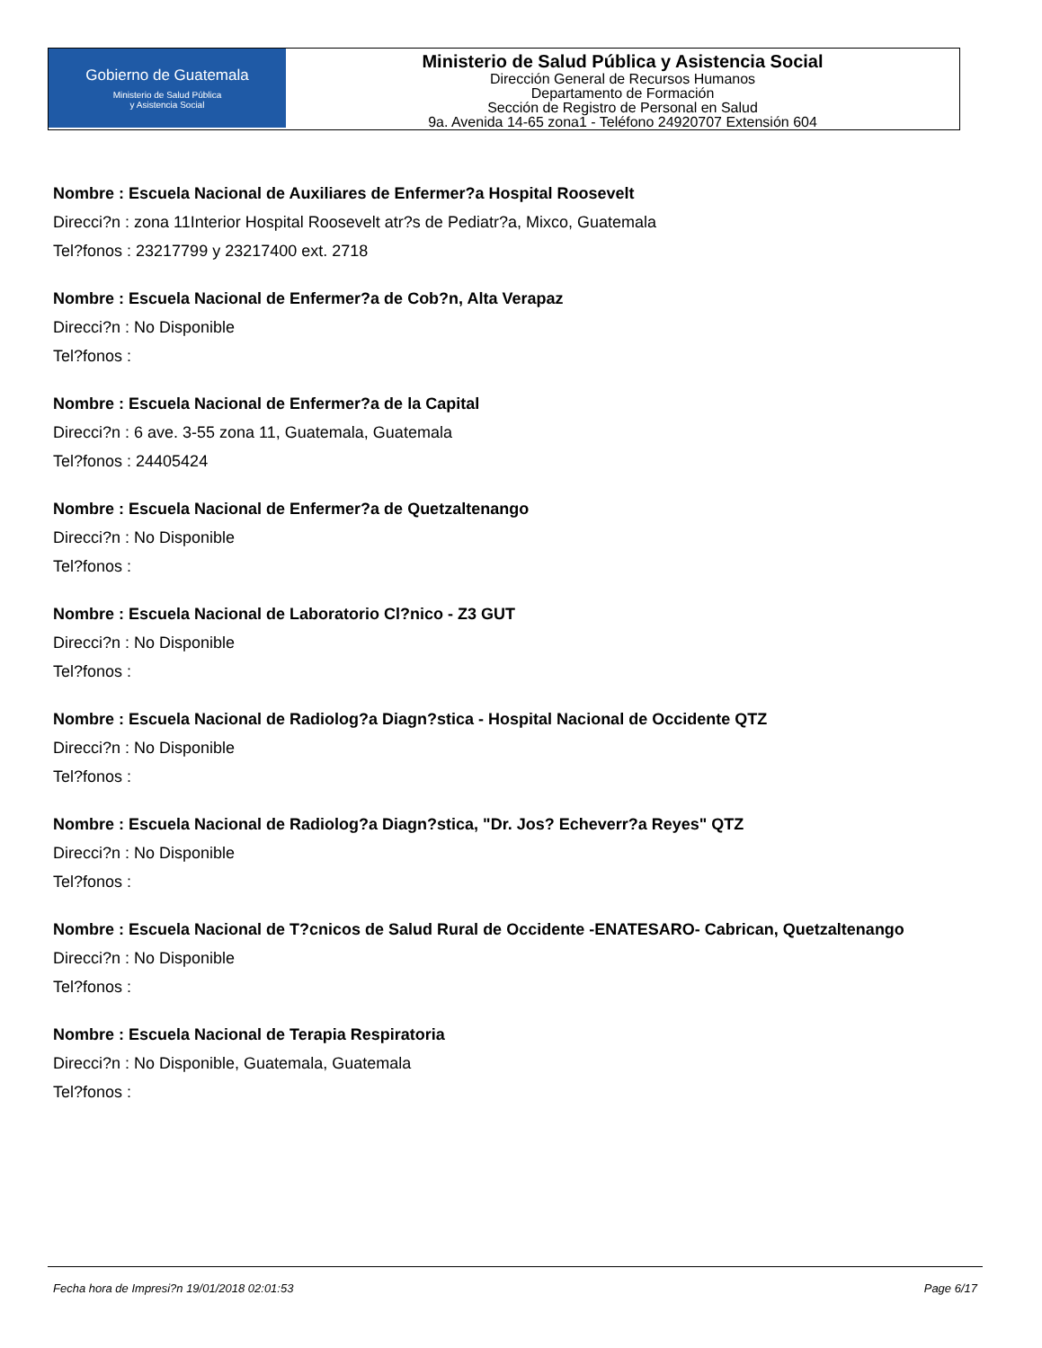Gobierno de Guatemala
Ministerio de Salud Pública
y Asistencia Social
Ministerio de Salud Pública y Asistencia Social
Dirección General de Recursos Humanos
Departamento de Formación
Sección de Registro de Personal en Salud
9a. Avenida 14-65 zona1 - Teléfono 24920707 Extensión 604
Nombre : Escuela Nacional de Auxiliares de Enfermer?a Hospital Roosevelt
Direcci?n : zona 11Interior Hospital Roosevelt atr?s de Pediatr?a, Mixco, Guatemala
Tel?fonos : 23217799 y 23217400 ext. 2718
Nombre : Escuela Nacional de Enfermer?a de Cob?n, Alta Verapaz
Direcci?n : No Disponible
Tel?fonos :
Nombre : Escuela Nacional de Enfermer?a de la Capital
Direcci?n : 6 ave. 3-55 zona 11, Guatemala, Guatemala
Tel?fonos : 24405424
Nombre : Escuela Nacional de Enfermer?a de Quetzaltenango
Direcci?n : No Disponible
Tel?fonos :
Nombre : Escuela Nacional de Laboratorio Cl?nico - Z3 GUT
Direcci?n : No Disponible
Tel?fonos :
Nombre : Escuela Nacional de Radiolog?a Diagn?stica - Hospital Nacional de Occidente QTZ
Direcci?n : No Disponible
Tel?fonos :
Nombre : Escuela Nacional de Radiolog?a Diagn?stica, "Dr. Jos? Echeverr?a Reyes" QTZ
Direcci?n : No Disponible
Tel?fonos :
Nombre : Escuela Nacional de T?cnicos de Salud Rural de Occidente -ENATESARO- Cabrican, Quetzaltenango
Direcci?n : No Disponible
Tel?fonos :
Nombre : Escuela Nacional de Terapia Respiratoria
Direcci?n : No Disponible, Guatemala, Guatemala
Tel?fonos :
Fecha hora de Impresi?n 19/01/2018 02:01:53 Page 6/17